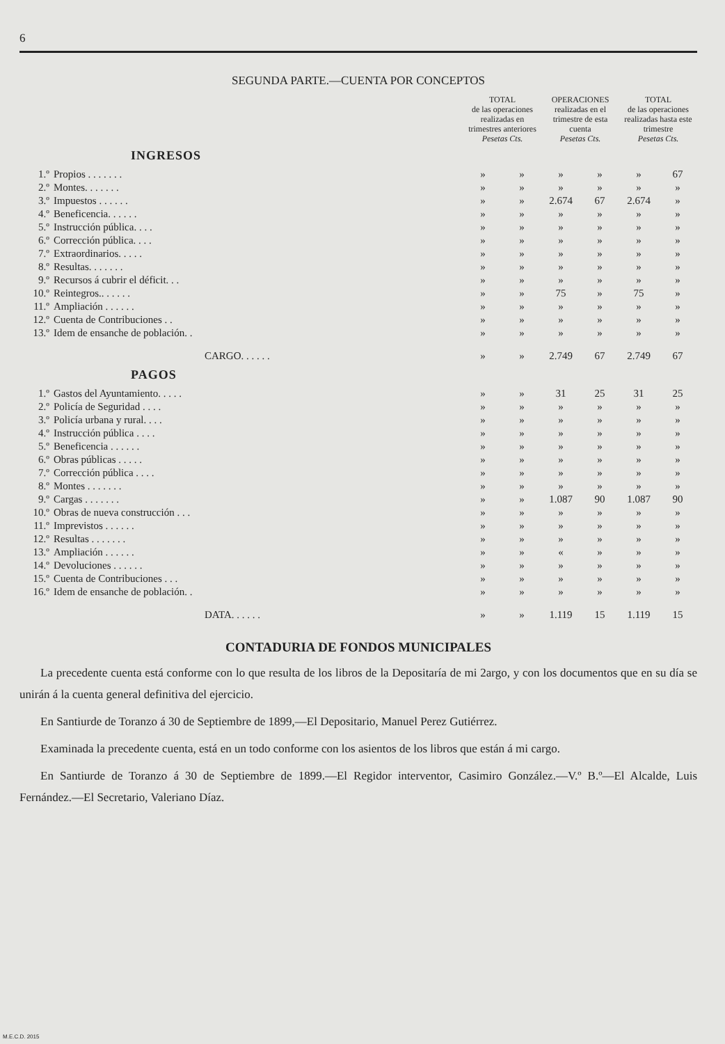6
SEGUNDA PARTE.—CUENTA POR CONCEPTOS
| | | TOTAL de las operaciones realizadas en trimestres anteriores Pesetas Cts. | | OPERACIONES realizadas en el trimestre de esta cuenta Pesetas Cts. | | TOTAL de las operaciones realizadas hasta este trimestre Pesetas Cts. | |
| --- | --- | --- | --- | --- | --- | --- | --- |
| INGRESOS | | | | | | | |
| 1.º | Propios . . . . . . . | » | » | » | » | » | 67 |
| 2.º | Montes. . . . . . . | » | » | » | » | » | » |
| 3.º | Impuestos . . . . . . | » | » | 2.674 | 67 | 2.674 | » |
| 4.º | Beneficencia. . . . . . | » | » | » | » | » | » |
| 5.º | Instrucción pública. . . . | » | » | » | » | » | » |
| 6.º | Corrección pública. . . . | » | » | » | » | » | » |
| 7.º | Extraordinarios. . . . . | » | » | » | » | » | » |
| 8.º | Resultas. . . . . . . | » | » | » | » | » | » |
| 9.º | Recursos á cubrir el déficit. . . | » | » | » | » | » | » |
| 10.º | Reintegros.. . . . . . | » | » | 75 | » | 75 | » |
| 11.º | Ampliación . . . . . . | » | » | » | » | » | » |
| 12.º | Cuenta de Contribuciones . . | » | » | » | » | » | » |
| 13.º | Idem de ensanche de población. . | » | » | » | » | » | » |
| | CARGO. . . . . . | » | » | 2.749 | 67 | 2.749 | 67 |
| PAGOS | | | | | | | |
| 1.º | Gastos del Ayuntamiento. . . . . | » | » | 31 | 25 | 31 | 25 |
| 2.º | Policía de Seguridad . . . . | » | » | » | » | » | » |
| 3.º | Policía urbana y rural. . . . | » | » | » | » | » | » |
| 4.º | Instrucción pública . . . . | » | » | » | » | » | » |
| 5.º | Beneficencia . . . . . . | » | » | » | » | » | » |
| 6.º | Obras públicas . . . . . | » | » | » | » | » | » |
| 7.º | Corrección pública . . . . | » | » | » | » | » | » |
| 8.º | Montes . . . . . . . | » | » | » | » | » | » |
| 9.º | Cargas . . . . . . . | » | » | 1.087 | 90 | 1.087 | 90 |
| 10.º | Obras de nueva construcción . . . | » | » | » | » | » | » |
| 11.º | Imprevistos . . . . . . | » | » | » | » | » | » |
| 12.º | Resultas . . . . . . . | » | » | » | » | » | » |
| 13.º | Ampliación . . . . . . | » | » | « | » | » | » |
| 14.º | Devoluciones . . . . . . | » | » | » | » | » | » |
| 15.º | Cuenta de Contribuciones . . . | » | » | » | » | » | » |
| 16.º | Idem de ensanche de población. . | » | » | » | » | » | » |
| | DATA. . . . . . | » | » | 1.119 | 15 | 1.119 | 15 |
CONTADURIA DE FONDOS MUNICIPALES
La precedente cuenta está conforme con lo que resulta de los libros de la Depositaría de mi 2argo, y con los documentos que en su día se unirán á la cuenta general definitiva del ejercicio.
En Santiurde de Toranzo á 30 de Septiembre de 1899,—El Depositario, Manuel Perez Gutiérrez.
Examinada la precedente cuenta, está en un todo conforme con los asientos de los libros que están á mi cargo.
En Santiurde de Toranzo á 30 de Septiembre de 1899.—El Regidor interventor, Casimiro González.—V.º B.º—El Alcalde, Luis Fernández.—El Secretario, Valeriano Díaz.
M.E.C.D. 2015